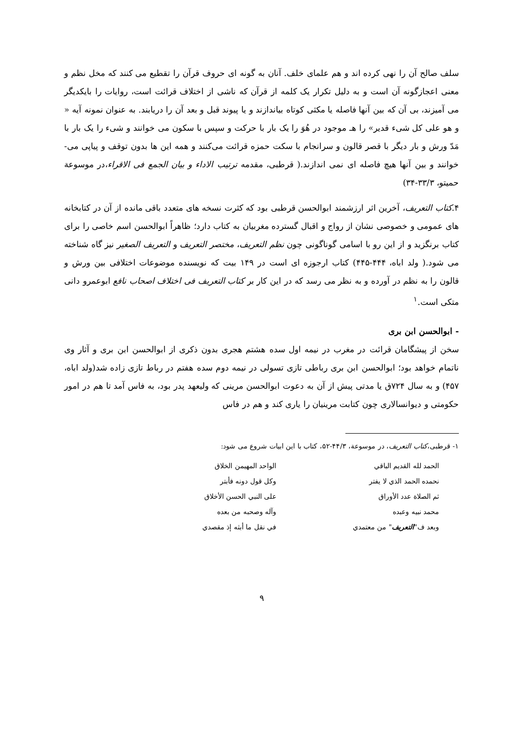سلف صالح آن را نهی کرده اند و هم علمای خلف. آنان به گونه ای حروف قرآن را تقطیع می کنند که مخل نظم و معنی اعجازگونه آن است و به دلیل تکرار یک کلمه از قرآن که ناشی از اختلاف قرائت است، روایات را بایکدیگر می آمیزند، بی آن که بین آنها فاصله یا مکثی کوتاه بیاندازند و یا پیوند قبل و بعد آن را دریابند. به عنوان نمونه آیه « و هو علی کل شیء قدیر» را هـ موجود در هُوَ را یک بار با حرکت و سپس با سکون می خوانند و شیء را یک بار با مَدّ ورش و بار دیگر با قصر قالون و سرانجام با سکت حمزه قرائت می‌کنند و همه این ها بدون توقف و پیاپی می- خوانند و بین آنها هیچ فاصله ای نمی اندازند.( قرطبی، مقدمه ترتیب الاداء و بیان الجمع فی الاقراء،در موسوعة حمیتو، ۳۳/۳-۳۴)
۴.کتاب التعریف، آخرین اثر ارزشمند ابوالحسن قرطبی بود که کثرت نسخه های متعدد باقی مانده از آن در کتابخانه های عمومی و خصوصی نشان از رواج و اقبال گسترده مغربیان به کتاب دارد؛ ظاهراً ابوالحسن اسم خاصی را برای کتاب برنگزید و از این رو با اسامی گوناگونی چون نظم التعریف، مختصر التعریف و التعریف الصغیر نیز گاه شناخته می شود.( ولد اباه، ۴۴۴-۴۴۵) کتاب ارجوزه ای است در ۱۴۹ بیت که نویسنده موضوعات اختلافی بین ورش و قالون را به نظم در آورده و به نظر می رسد که در این کار بر کتاب التعریف فی اختلاف اصحاب نافع ابوعمرو دانی متکی است.<sup>۱</sup>
- ابوالحسن ابن بری
سخن از پیشگامان قرائت در مغرب در نیمه اول سده هشتم هجری بدون ذکری از ابوالحسن ابن بری و آثار وی ناتمام خواهد بود؛ ابوالحسن ابن بری رباطی تازی تسولی در نیمه دوم سده هفتم در رباط تازی زاده شد(ولد اباه، ۴۵۷) و به سال ۷۲۴ق یا مدتی پیش از آن به دعوت ابوالحسن مرینی که ولیعهد پدر بود، به فاس آمد تا هم در امور حکومتی و دیوانسالاری چون کتابت مرینیان را یاری کند و هم در فاس
۱- قرطبی،کتاب التعریف، در موسوعة، ۴۴/۳-۵۲، کتاب با این ابیات شروع می شود:
الحمد لله القديم الباقي الواحد المهيمن الخلاق
نحمده الحمد الذي لا يفتر وكل قول دونه فأبتر
ثم الصلاة عدد الأوراق على النبي الحسن الأخلاق
محمد نبيه وعبده وآله وصحبه من بعده
وبعد ف"التعريف" من معتمدي في نقل ما أبثه إذ مقصدي
۹